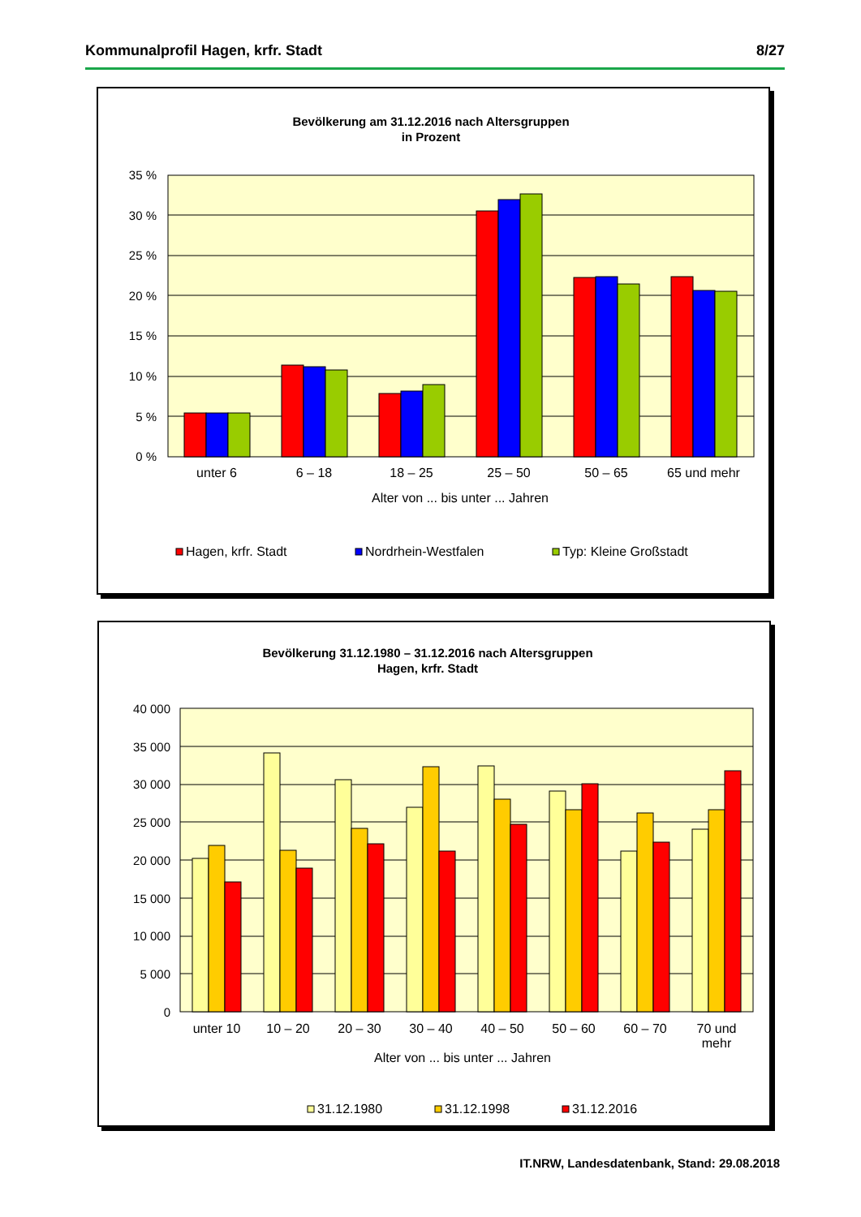Kommunalprofil Hagen, krfr. Stadt 8/27
Bevölkerung am 31.12.2016 nach Altersgruppen
in Prozent
35 %
30 %
25 %
20 %
15 %
10 %
5 %
0 %
unter 6
6 – 18
18 – 25
25 – 50
50 – 65
65 und mehr
Alter von ... bis unter ... Jahren
Hagen, krfr. Stadt
Nordrhein-Westfalen
Typ: Kleine Großstadt
Bevölkerung 31.12.1980 – 31.12.2016 nach Altersgruppen
Hagen, krfr. Stadt
40 000
35 000
30 000
25 000
20 000
15 000
10 000
5 000
0
unter 10
10 – 20
20 – 30
30 – 40
40 – 50
50 – 60
60 – 70
70 und
mehr
Alter von ... bis unter ... Jahren
31.12.1980
31.12.1998
31.12.2016
IT.NRW, Landesdatenbank, Stand: 29.08.2018